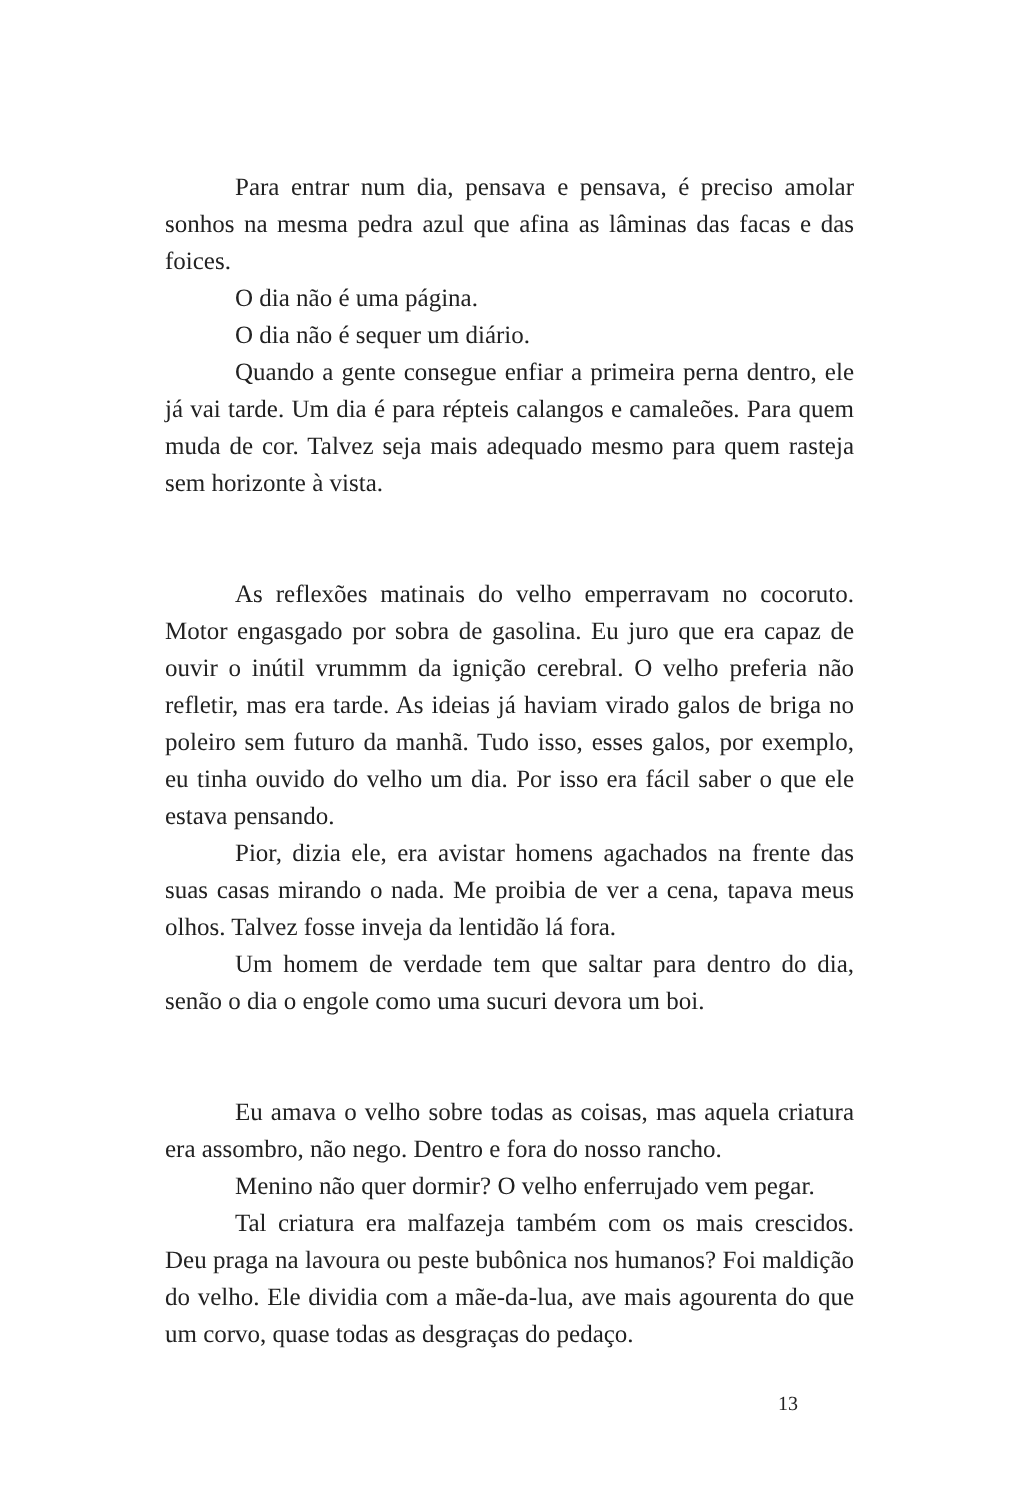Para entrar num dia, pensava e pensava, é preciso amolar sonhos na mesma pedra azul que afina as lâminas das facas e das foices.
O dia não é uma página.
O dia não é sequer um diário.
Quando a gente consegue enfiar a primeira perna dentro, ele já vai tarde. Um dia é para répteis calangos e camaleões. Para quem muda de cor. Talvez seja mais adequado mesmo para quem rasteja sem horizonte à vista.
As reflexões matinais do velho emperravam no cocoruto. Motor engasgado por sobra de gasolina. Eu juro que era capaz de ouvir o inútil vrummm da ignição cerebral. O velho preferia não refletir, mas era tarde. As ideias já haviam virado galos de briga no poleiro sem futuro da manhã. Tudo isso, esses galos, por exemplo, eu tinha ouvido do velho um dia. Por isso era fácil saber o que ele estava pensando.
Pior, dizia ele, era avistar homens agachados na frente das suas casas mirando o nada. Me proibia de ver a cena, tapava meus olhos. Talvez fosse inveja da lentidão lá fora.
Um homem de verdade tem que saltar para dentro do dia, senão o dia o engole como uma sucuri devora um boi.
Eu amava o velho sobre todas as coisas, mas aquela criatura era assombro, não nego. Dentro e fora do nosso rancho.
Menino não quer dormir? O velho enferrujado vem pegar.
Tal criatura era malfazeja também com os mais crescidos. Deu praga na lavoura ou peste bubônica nos humanos? Foi maldição do velho. Ele dividia com a mãe-da-lua, ave mais agourenta do que um corvo, quase todas as desgraças do pedaço.
13